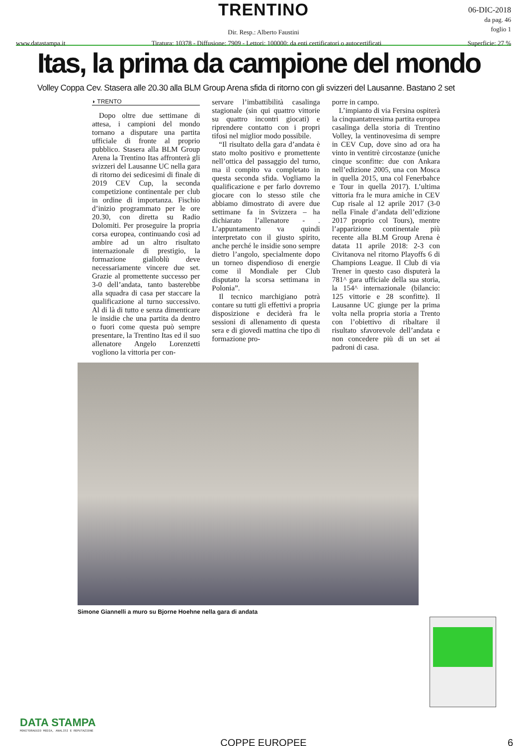TRENTINO
Dir. Resp.: Alberto Faustini
www.datastampa.it Tiratura: 10378 - Diffusione: 7909 - Lettori: 100000: da enti certificatori o autocertificati Superficie: 27 %
06-DIC-2018
da pag. 46
foglio 1
Itas, la prima da campione del mondo
Volley Coppa Cev. Stasera alle 20.30 alla BLM Group Arena sfida di ritorno con gli svizzeri del Lausanne. Bastano 2 set
◗ TRENTO
Dopo oltre due settimane di attesa, i campioni del mondo tornano a disputare una partita ufficiale di fronte al proprio pubblico. Stasera alla BLM Group Arena la Trentino Itas affronterà gli svizzeri del Lausanne UC nella gara di ritorno dei sedicesimi di finale di 2019 CEV Cup, la seconda competizione continentale per club in ordine di importanza. Fischio d’inizio programmato per le ore 20.30, con diretta su Radio Dolomiti. Per proseguire la propria corsa europea, continuando così ad ambire ad un altro risultato internazionale di prestigio, la formazione gialloblù deve necessariamente vincere due set. Grazie al promettente successo per 3-0 dell’andata, tanto basterebbe alla squadra di casa per staccare la qualificazione al turno successivo. Al di là di tutto e senza dimenticare le insidie che una partita da dentro o fuori come questa può sempre presentare, la Trentino Itas ed il suo allenatore Angelo Lorenzetti vogliono la vittoria per con-
servare l’imbattibilità casalinga stagionale (sin qui quattro vittorie su quattro incontri giocati) e riprendere contatto con i propri tifosi nel miglior modo possibile.
“Il risultato della gara d’andata è stato molto positivo e promettente nell’ottica del passaggio del turno, ma il compito va completato in questa seconda sfida. Vogliamo la qualificazione e per farlo dovremo giocare con lo stesso stile che abbiamo dimostrato di avere due settimane fa in Svizzera – ha dichiarato l’allenatore - . L’appuntamento va quindi interpretato con il giusto spirito, anche perché le insidie sono sempre dietro l’angolo, specialmente dopo un torneo dispendioso di energie come il Mondiale per Club disputato la scorsa settimana in Polonia”.
Il tecnico marchigiano potrà contare su tutti gli effettivi a propria disposizione e deciderà fra le sessioni di allenamento di questa sera e di giovedì mattina che tipo di formazione pro-
porre in campo.
L’impianto di via Fersina ospiterà la cinquantatreesima partita europea casalinga della storia di Trentino Volley, la ventinovesima di sempre in CEV Cup, dove sino ad ora ha vinto in ventitrè circostanze (uniche cinque sconfitte: due con Ankara nell’edizione 2005, una con Mosca in quella 2015, una col Fenerbahce e Tour in quella 2017). L’ultima vittoria fra le mura amiche in CEV Cup risale al 12 aprile 2017 (3-0 nella Finale d’andata dell’edizione 2017 proprio col Tours), mentre l’apparizione continentale più recente alla BLM Group Arena è datata 11 aprile 2018: 2-3 con Civitanova nel ritorno Playoffs 6 di Champions League. Il Club di via Trener in questo caso disputerà la 781^ gara ufficiale della sua storia, la 154^ internazionale (bilancio: 125 vittorie e 28 sconfitte). Il Lausanne UC giunge per la prima volta nella propria storia a Trento con l’obiettivo di ribaltare il risultato sfavorevole dell’andata e non concedere più di un set ai padroni di casa.
Simone Giannelli a muro su Bjorne Hoehne nella gara di andata
DATA STAMPA
MONITORAGGIO MEDIA, ANALISI E REPUTAZIONE
COPPE EUROPEE 6